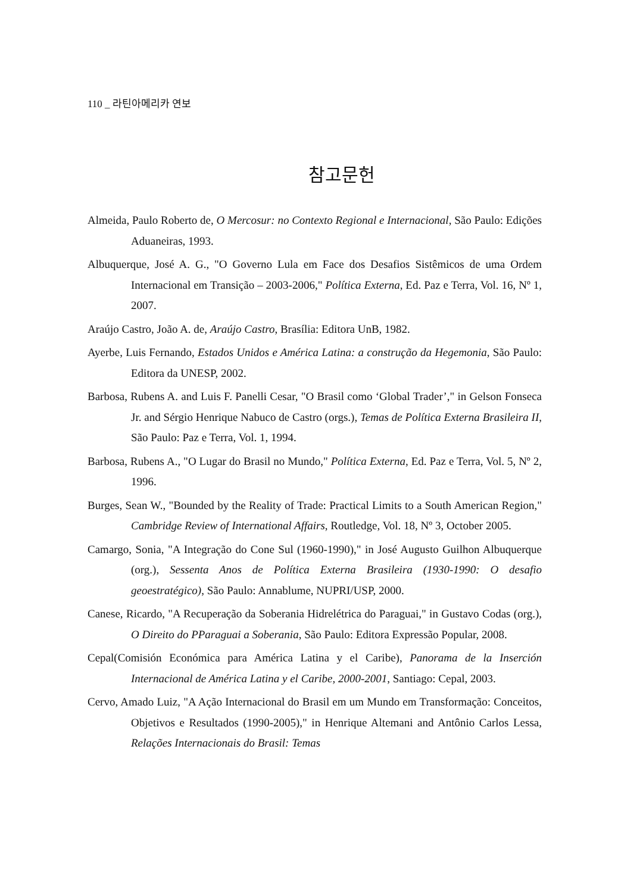110 _ 라틴아메리카 연보
참고문헌
Almeida, Paulo Roberto de, O Mercosur: no Contexto Regional e Internacional, São Paulo: Edições Aduaneiras, 1993.
Albuquerque, José A. G., "O Governo Lula em Face dos Desafios Sistêmicos de uma Ordem Internacional em Transição – 2003-2006," Política Externa, Ed. Paz e Terra, Vol. 16, Nº 1, 2007.
Araújo Castro, João A. de, Araújo Castro, Brasília: Editora UnB, 1982.
Ayerbe, Luis Fernando, Estados Unidos e América Latina: a construção da Hegemonia, São Paulo: Editora da UNESP, 2002.
Barbosa, Rubens A. and Luis F. Panelli Cesar, "O Brasil como ‘Global Trader’," in Gelson Fonseca Jr. and Sérgio Henrique Nabuco de Castro (orgs.), Temas de Política Externa Brasileira II, São Paulo: Paz e Terra, Vol. 1, 1994.
Barbosa, Rubens A., "O Lugar do Brasil no Mundo," Política Externa, Ed. Paz e Terra, Vol. 5, Nº 2, 1996.
Burges, Sean W., "Bounded by the Reality of Trade: Practical Limits to a South American Region," Cambridge Review of International Affairs, Routledge, Vol. 18, Nº 3, October 2005.
Camargo, Sonia, "A Integração do Cone Sul (1960-1990)," in José Augusto Guilhon Albuquerque (org.), Sessenta Anos de Política Externa Brasileira (1930-1990: O desafio geoestratégico), São Paulo: Annablume, NUPRI/USP, 2000.
Canese, Ricardo, "A Recuperação da Soberania Hidrelétrica do Paraguai," in Gustavo Codas (org.), O Direito do PParaguai a Soberania, São Paulo: Editora Expressão Popular, 2008.
Cepal(Comisión Económica para América Latina y el Caribe), Panorama de la Inserción Internacional de América Latina y el Caribe, 2000-2001, Santiago: Cepal, 2003.
Cervo, Amado Luiz, "A Ação Internacional do Brasil em um Mundo em Transformação: Conceitos, Objetivos e Resultados (1990-2005)," in Henrique Altemani and Antônio Carlos Lessa, Relações Internacionais do Brasil: Temas